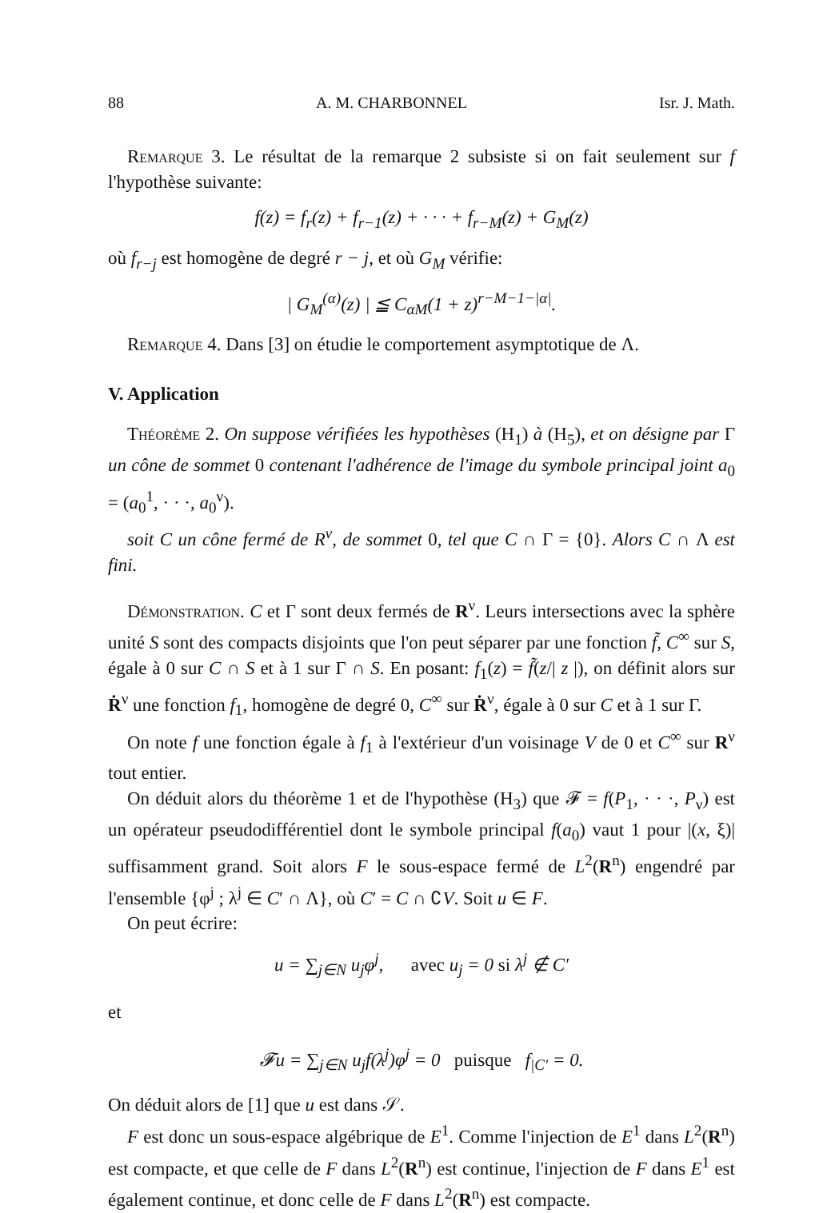88 A. M. CHARBONNEL Isr. J. Math.
Remarque 3. Le résultat de la remarque 2 subsiste si on fait seulement sur f l'hypothèse suivante:
f(z) = f<sub>r</sub>(z) + f<sub>r−1</sub>(z) + · · · + f<sub>r−M</sub>(z) + G<sub>M</sub>(z)
où f<sub>r−j</sub> est homogène de degré r − j, et où G<sub>M</sub> vérifie:
| G<sub>M</sub><sup>(α)</sup>(z) | ≦ C<sub>αM</sub>(1 + z)<sup>r−M−1−|α|</sup>.
Remarque 4. Dans [3] on étudie le comportement asymptotique de Λ.
V. Application
Théorème 2. On suppose vérifiées les hypothèses (H<sub>1</sub>) à (H<sub>5</sub>), et on désigne par Γ un cône de sommet 0 contenant l'adhérence de l'image du symbole principal joint a<sub>0</sub> = (a<sub>0</sub><sup>1</sup>, · · ·, a<sub>0</sub><sup>ν</sup>).
soit C un cône fermé de R<sup>ν</sup>, de sommet 0, tel que C ∩ Γ = {0}. Alors C ∩ Λ est fini.
Démonstration. C et Γ sont deux fermés de R<sup>ν</sup>. Leurs intersections avec la sphère unité S sont des compacts disjoints que l'on peut séparer par une fonction f̃, C<sup>∞</sup> sur S, égale à 0 sur C ∩ S et à 1 sur Γ ∩ S. En posant: f<sub>1</sub>(z) = f̃(z/| z |), on définit alors sur Ṙ<sup>ν</sup> une fonction f<sub>1</sub>, homogène de degré 0, C<sup>∞</sup> sur Ṙ<sup>ν</sup>, égale à 0 sur C et à 1 sur Γ.
On note f une fonction égale à f<sub>1</sub> à l'extérieur d'un voisinage V de 0 et C<sup>∞</sup> sur R<sup>ν</sup> tout entier.
On déduit alors du théorème 1 et de l'hypothèse (H<sub>3</sub>) que 𝓕 = f(P<sub>1</sub>, · · ·, P<sub>ν</sub>) est un opérateur pseudodifférentiel dont le symbole principal f(a<sub>0</sub>) vaut 1 pour |(x, ξ)| suffisamment grand. Soit alors F le sous-espace fermé de L<sup>2</sup>(R<sup>n</sup>) engendré par l'ensemble {φ<sup>j</sup> ; λ<sup>j</sup> ∈ C′ ∩ Λ}, où C′ = C ∩ ∁V. Soit u ∈ F.
On peut écrire:
u = ∑<sub>j∈N</sub> u<sub>j</sub>φ<sup>j</sup>, avec u<sub>j</sub> = 0 si λ<sup>j</sup> ∉ C′
et
𝓕u = ∑<sub>j∈N</sub> u<sub>j</sub>f(λ<sup>j</sup>)φ<sup>j</sup> = 0 puisque f<sub>|C′</sub> = 0.
On déduit alors de [1] que u est dans 𝒮.
F est donc un sous-espace algébrique de E<sup>1</sup>. Comme l'injection de E<sup>1</sup> dans L<sup>2</sup>(R<sup>n</sup>) est compacte, et que celle de F dans L<sup>2</sup>(R<sup>n</sup>) est continue, l'injection de F dans E<sup>1</sup> est également continue, et donc celle de F dans L<sup>2</sup>(R<sup>n</sup>) est compacte.